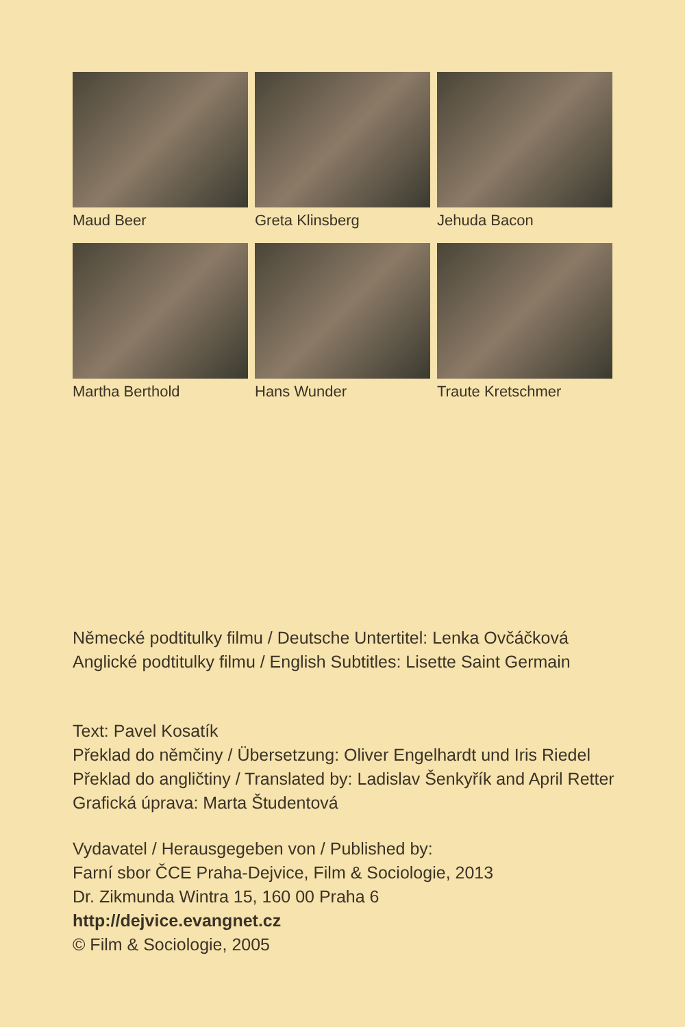Maud Beer
Greta Klinsberg
Jehuda Bacon
Martha Berthold
Hans Wunder
Traute Kretschmer
Německé podtitulky filmu / Deutsche Untertitel: Lenka Ovčáčková
Anglické podtitulky filmu / English Subtitles: Lisette Saint Germain
Text: Pavel Kosatík
Překlad do němčiny / Übersetzung: Oliver Engelhardt und Iris Riedel
Překlad do angličtiny / Translated by: Ladislav Šenkyřík and April Retter
Grafická úprava: Marta Študentová
Vydavatel / Herausgegeben von / Published by:
Farní sbor ČCE Praha-Dejvice, Film & Sociologie, 2013
Dr. Zikmunda Wintra 15, 160 00 Praha 6
http://dejvice.evangnet.cz
© Film & Sociologie, 2005